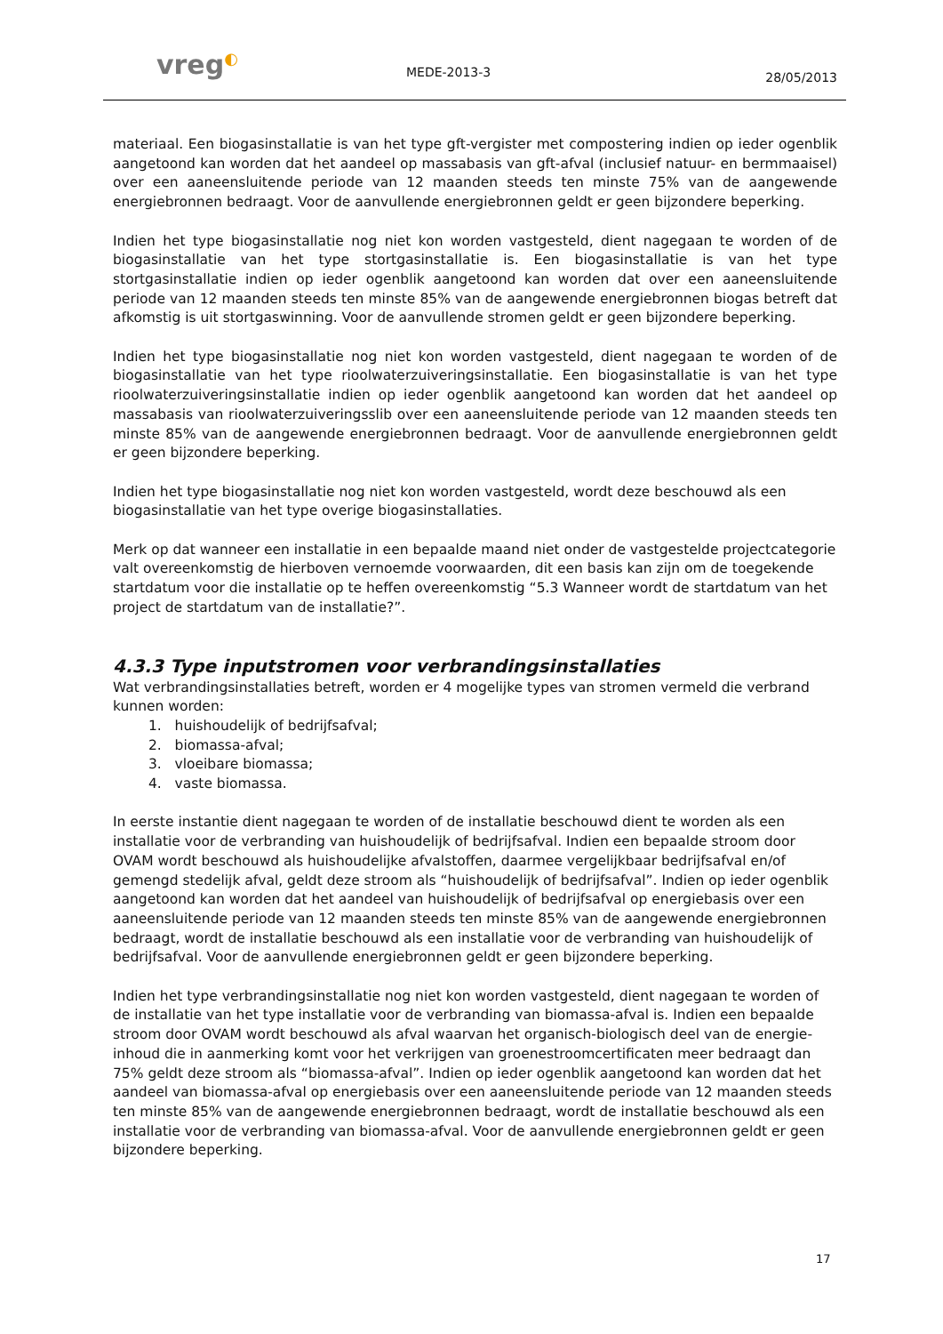vreg◐
MEDE-2013-3
28/05/2013
materiaal. Een biogasinstallatie is van het type gft-vergister met compostering indien op ieder ogenblik aangetoond kan worden dat het aandeel op massabasis van gft-afval (inclusief natuur- en bermmaaisel) over een aaneensluitende periode van 12 maanden steeds ten minste 75% van de aangewende energiebronnen bedraagt. Voor de aanvullende energiebronnen geldt er geen bijzondere beperking.
Indien het type biogasinstallatie nog niet kon worden vastgesteld, dient nagegaan te worden of de biogasinstallatie van het type stortgasinstallatie is. Een biogasinstallatie is van het type stortgasinstallatie indien op ieder ogenblik aangetoond kan worden dat over een aaneensluitende periode van 12 maanden steeds ten minste 85% van de aangewende energiebronnen biogas betreft dat afkomstig is uit stortgaswinning. Voor de aanvullende stromen geldt er geen bijzondere beperking.
Indien het type biogasinstallatie nog niet kon worden vastgesteld, dient nagegaan te worden of de biogasinstallatie van het type rioolwaterzuiveringsinstallatie. Een biogasinstallatie is van het type rioolwaterzuiveringsinstallatie indien op ieder ogenblik aangetoond kan worden dat het aandeel op massabasis van rioolwaterzuiveringsslib over een aaneensluitende periode van 12 maanden steeds ten minste 85% van de aangewende energiebronnen bedraagt. Voor de aanvullende energiebronnen geldt er geen bijzondere beperking.
Indien het type biogasinstallatie nog niet kon worden vastgesteld, wordt deze beschouwd als een biogasinstallatie van het type overige biogasinstallaties.
Merk op dat wanneer een installatie in een bepaalde maand niet onder de vastgestelde projectcategorie valt overeenkomstig de hierboven vernoemde voorwaarden, dit een basis kan zijn om de toegekende startdatum voor die installatie op te heffen overeenkomstig “5.3 Wanneer wordt de startdatum van het project de startdatum van de installatie?”.
4.3.3 Type inputstromen voor verbrandingsinstallaties
Wat verbrandingsinstallaties betreft, worden er 4 mogelijke types van stromen vermeld die verbrand kunnen worden:
1. huishoudelijk of bedrijfsafval;
2. biomassa-afval;
3. vloeibare biomassa;
4. vaste biomassa.
In eerste instantie dient nagegaan te worden of de installatie beschouwd dient te worden als een installatie voor de verbranding van huishoudelijk of bedrijfsafval. Indien een bepaalde stroom door OVAM wordt beschouwd als huishoudelijke afvalstoffen, daarmee vergelijkbaar bedrijfsafval en/of gemengd stedelijk afval, geldt deze stroom als “huishoudelijk of bedrijfsafval”. Indien op ieder ogenblik aangetoond kan worden dat het aandeel van huishoudelijk of bedrijfsafval op energiebasis over een aaneensluitende periode van 12 maanden steeds ten minste 85% van de aangewende energiebronnen bedraagt, wordt de installatie beschouwd als een installatie voor de verbranding van huishoudelijk of bedrijfsafval. Voor de aanvullende energiebronnen geldt er geen bijzondere beperking.
Indien het type verbrandingsinstallatie nog niet kon worden vastgesteld, dient nagegaan te worden of de installatie van het type installatie voor de verbranding van biomassa-afval is. Indien een bepaalde stroom door OVAM wordt beschouwd als afval waarvan het organisch-biologisch deel van de energie-inhoud die in aanmerking komt voor het verkrijgen van groenestroomcertificaten meer bedraagt dan 75% geldt deze stroom als “biomassa-afval”. Indien op ieder ogenblik aangetoond kan worden dat het aandeel van biomassa-afval op energiebasis over een aaneensluitende periode van 12 maanden steeds ten minste 85% van de aangewende energiebronnen bedraagt, wordt de installatie beschouwd als een installatie voor de verbranding van biomassa-afval. Voor de aanvullende energiebronnen geldt er geen bijzondere beperking.
17